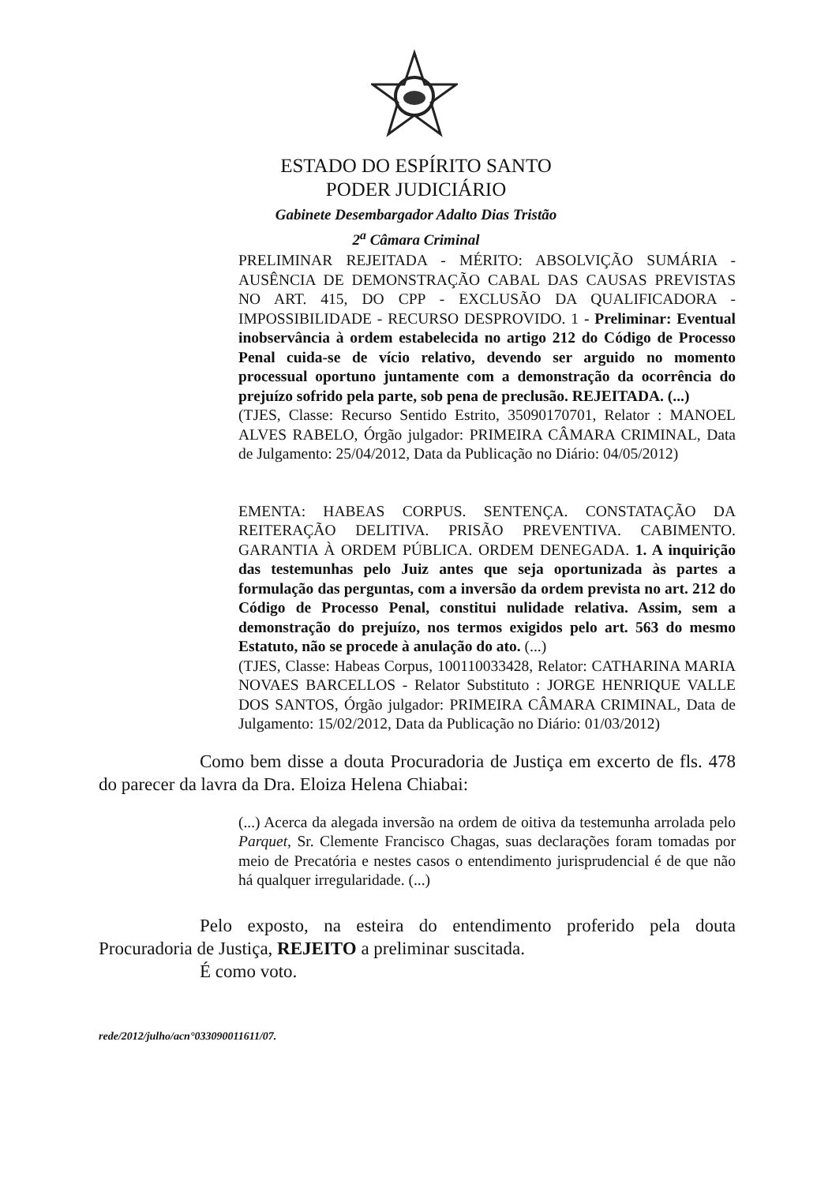ESTADO DO ESPÍRITO SANTO
PODER JUDICIÁRIO
Gabinete Desembargador Adalto Dias Tristão
2<sup>a</sup> Câmara Criminal
PRELIMINAR REJEITADA - MÉRITO: ABSOLVIÇÃO SUMÁRIA - AUSÊNCIA DE DEMONSTRAÇÃO CABAL DAS CAUSAS PREVISTAS NO ART. 415, DO CPP - EXCLUSÃO DA QUALIFICADORA - IMPOSSIBILIDADE - RECURSO DESPROVIDO. 1 - Preliminar: Eventual inobservância à ordem estabelecida no artigo 212 do Código de Processo Penal cuida-se de vício relativo, devendo ser arguido no momento processual oportuno juntamente com a demonstração da ocorrência do prejuízo sofrido pela parte, sob pena de preclusão. REJEITADA. (...)
(TJES, Classe: Recurso Sentido Estrito, 35090170701, Relator : MANOEL ALVES RABELO, Órgão julgador: PRIMEIRA CÂMARA CRIMINAL, Data de Julgamento: 25/04/2012, Data da Publicação no Diário: 04/05/2012)
EMENTA: HABEAS CORPUS. SENTENÇA. CONSTATAÇÃO DA REITERAÇÃO DELITIVA. PRISÃO PREVENTIVA. CABIMENTO. GARANTIA À ORDEM PÚBLICA. ORDEM DENEGADA. 1. A inquirição das testemunhas pelo Juiz antes que seja oportunizada às partes a formulação das perguntas, com a inversão da ordem prevista no art. 212 do Código de Processo Penal, constitui nulidade relativa. Assim, sem a demonstração do prejuízo, nos termos exigidos pelo art. 563 do mesmo Estatuto, não se procede à anulação do ato. (...)
(TJES, Classe: Habeas Corpus, 100110033428, Relator: CATHARINA MARIA NOVAES BARCELLOS - Relator Substituto : JORGE HENRIQUE VALLE DOS SANTOS, Órgão julgador: PRIMEIRA CÂMARA CRIMINAL, Data de Julgamento: 15/02/2012, Data da Publicação no Diário: 01/03/2012)
Como bem disse a douta Procuradoria de Justiça em excerto de fls. 478 do parecer da lavra da Dra. Eloiza Helena Chiabai:
(...) Acerca da alegada inversão na ordem de oitiva da testemunha arrolada pelo Parquet, Sr. Clemente Francisco Chagas, suas declarações foram tomadas por meio de Precatória e nestes casos o entendimento jurisprudencial é de que não há qualquer irregularidade. (...)
Pelo exposto, na esteira do entendimento proferido pela douta Procuradoria de Justiça, REJEITO a preliminar suscitada.
É como voto.
rede/2012/julho/acn°033090011611/07.